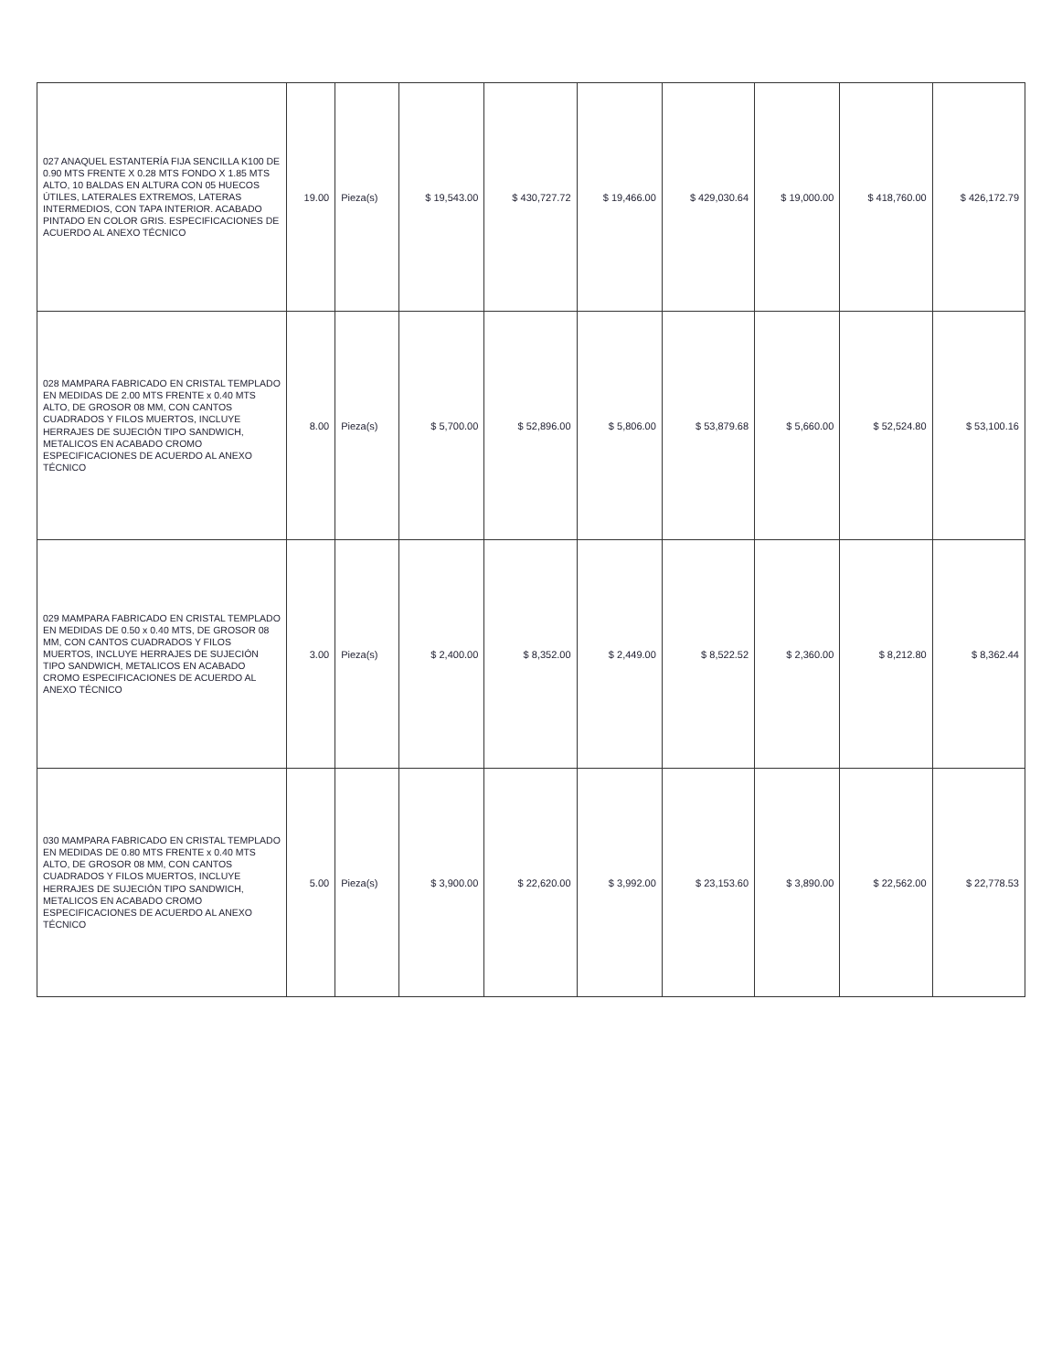| 027 ANAQUEL ESTANTERÍA FIJA SENCILLA K100 DE 0.90 MTS FRENTE X 0.28 MTS FONDO X 1.85 MTS ALTO, 10 BALDAS EN ALTURA CON 05 HUECOS ÚTILES, LATERALES EXTREMOS, LATERAS INTERMEDIOS, CON TAPA INTERIOR. ACABADO PINTADO EN COLOR GRIS. ESPECIFICACIONES DE ACUERDO AL ANEXO TÉCNICO | 19.00 | Pieza(s) | $ 19,543.00 | $ 430,727.72 | $ 19,466.00 | $ 429,030.64 | $ 19,000.00 | $ 418,760.00 | $ 426,172.79 |
| 028 MAMPARA FABRICADO EN CRISTAL TEMPLADO EN MEDIDAS DE 2.00 MTS FRENTE x 0.40 MTS ALTO, DE GROSOR 08 MM, CON CANTOS CUADRADOS Y FILOS MUERTOS, INCLUYE HERRAJES DE SUJECIÓN TIPO SANDWICH, METALICOS EN ACABADO CROMO ESPECIFICACIONES DE ACUERDO AL ANEXO TÉCNICO | 8.00 | Pieza(s) | $ 5,700.00 | $ 52,896.00 | $ 5,806.00 | $ 53,879.68 | $ 5,660.00 | $ 52,524.80 | $ 53,100.16 |
| 029 MAMPARA FABRICADO EN CRISTAL TEMPLADO EN MEDIDAS DE 0.50 x 0.40 MTS, DE GROSOR 08 MM, CON CANTOS CUADRADOS Y FILOS MUERTOS, INCLUYE HERRAJES DE SUJECIÓN TIPO SANDWICH, METALICOS EN ACABADO CROMO ESPECIFICACIONES DE ACUERDO AL ANEXO TÉCNICO | 3.00 | Pieza(s) | $ 2,400.00 | $ 8,352.00 | $ 2,449.00 | $ 8,522.52 | $ 2,360.00 | $ 8,212.80 | $ 8,362.44 |
| 030 MAMPARA FABRICADO EN CRISTAL TEMPLADO EN MEDIDAS DE 0.80 MTS FRENTE x 0.40 MTS ALTO, DE GROSOR 08 MM, CON CANTOS CUADRADOS Y FILOS MUERTOS, INCLUYE HERRAJES DE SUJECIÓN TIPO SANDWICH, METALICOS EN ACABADO CROMO ESPECIFICACIONES DE ACUERDO AL ANEXO TÉCNICO | 5.00 | Pieza(s) | $ 3,900.00 | $ 22,620.00 | $ 3,992.00 | $ 23,153.60 | $ 3,890.00 | $ 22,562.00 | $ 22,778.53 |